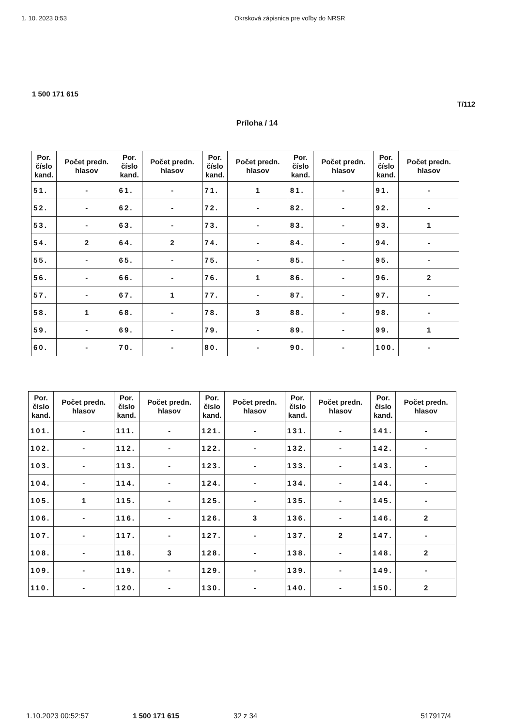1. 10. 2023 0:53 Okrsková zápisnica pre voľby do NRSR
1 500 171 615
T/112
Príloha / 14
| Por. číslo kand. | Počet predn. hlasov | Por. číslo kand. | Počet predn. hlasov | Por. číslo kand. | Počet predn. hlasov | Por. číslo kand. | Počet predn. hlasov | Por. číslo kand. | Počet predn. hlasov |
| --- | --- | --- | --- | --- | --- | --- | --- | --- | --- |
| 51. | - | 61. | - | 71. | 1 | 81. | - | 91. | - |
| 52. | - | 62. | - | 72. | - | 82. | - | 92. | - |
| 53. | - | 63. | - | 73. | - | 83. | - | 93. | 1 |
| 54. | 2 | 64. | 2 | 74. | - | 84. | - | 94. | - |
| 55. | - | 65. | - | 75. | - | 85. | - | 95. | - |
| 56. | - | 66. | - | 76. | 1 | 86. | - | 96. | 2 |
| 57. | - | 67. | 1 | 77. | - | 87. | - | 97. | - |
| 58. | 1 | 68. | - | 78. | 3 | 88. | - | 98. | - |
| 59. | - | 69. | - | 79. | - | 89. | - | 99. | 1 |
| 60. | - | 70. | - | 80. | - | 90. | - | 100. | - |
| Por. číslo kand. | Počet predn. hlasov | Por. číslo kand. | Počet predn. hlasov | Por. číslo kand. | Počet predn. hlasov | Por. číslo kand. | Počet predn. hlasov | Por. číslo kand. | Počet predn. hlasov |
| --- | --- | --- | --- | --- | --- | --- | --- | --- | --- |
| 101. | - | 111. | - | 121. | - | 131. | - | 141. | - |
| 102. | - | 112. | - | 122. | - | 132. | - | 142. | - |
| 103. | - | 113. | - | 123. | - | 133. | - | 143. | - |
| 104. | - | 114. | - | 124. | - | 134. | - | 144. | - |
| 105. | 1 | 115. | - | 125. | - | 135. | - | 145. | - |
| 106. | - | 116. | - | 126. | 3 | 136. | - | 146. | 2 |
| 107. | - | 117. | - | 127. | - | 137. | 2 | 147. | - |
| 108. | - | 118. | 3 | 128. | - | 138. | - | 148. | 2 |
| 109. | - | 119. | - | 129. | - | 139. | - | 149. | - |
| 110. | - | 120. | - | 130. | - | 140. | - | 150. | 2 |
1.10.2023 00:52:57 1 500 171 615 32 z 34 517917/4